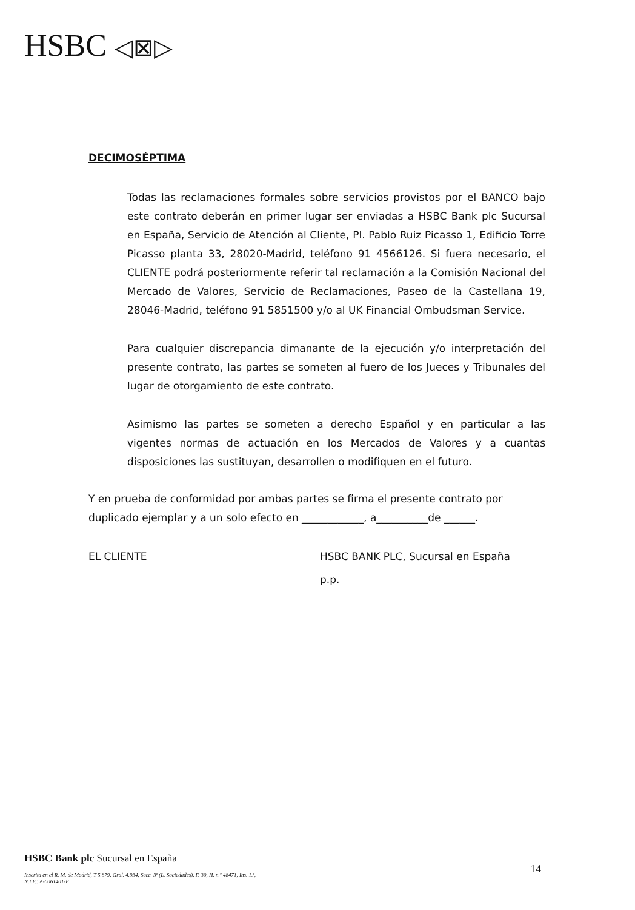HSBC ◁⊠▷
DECIMOSÉPTIMA
Todas las reclamaciones formales sobre servicios provistos por el BANCO bajo este contrato deberán en primer lugar ser enviadas a HSBC Bank plc Sucursal en España, Servicio de Atención al Cliente, Pl. Pablo Ruiz Picasso 1, Edificio Torre Picasso planta 33, 28020-Madrid, teléfono 91 4566126. Si fuera necesario, el CLIENTE podrá posteriormente referir tal reclamación a la Comisión Nacional del Mercado de Valores, Servicio de Reclamaciones, Paseo de la Castellana 19, 28046-Madrid, teléfono 91 5851500 y/o al UK Financial Ombudsman Service.
Para cualquier discrepancia dimanante de la ejecución y/o interpretación del presente contrato, las partes se someten al fuero de los Jueces y Tribunales del lugar de otorgamiento de este contrato.
Asimismo las partes se someten a derecho Español y en particular a las vigentes normas de actuación en los Mercados de Valores y a cuantas disposiciones las sustituyan, desarrollen o modifiquen en el futuro.
Y en prueba de conformidad por ambas partes se firma el presente contrato por duplicado ejemplar y a un solo efecto en ____________, a__________de ______.
EL CLIENTE
HSBC BANK PLC, Sucursal en España
p.p.
HSBC Bank plc Sucursal en España
Inscrita en el R. M. de Madrid, T 5.879, Gral. 4.934, Secc. 3ª (L. Sociedades), F. 30, H. n.º 48471, Ins. 1.ª,
N.I.F.: A-0061401-F
14